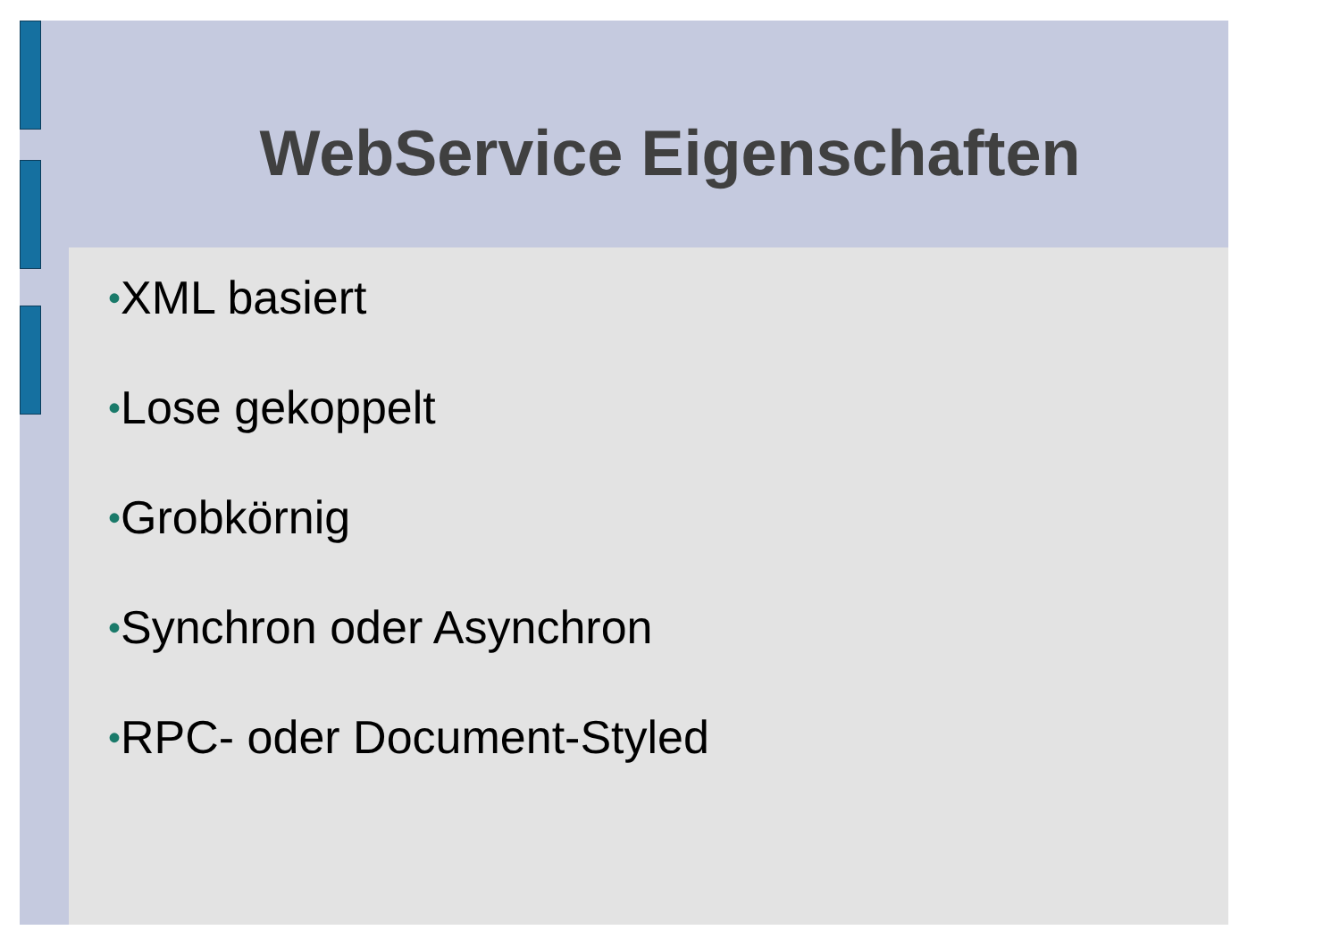WebService Eigenschaften
•XML basiert
•Lose gekoppelt
•Grobkörnig
•Synchron oder Asynchron
•RPC- oder Document-Styled